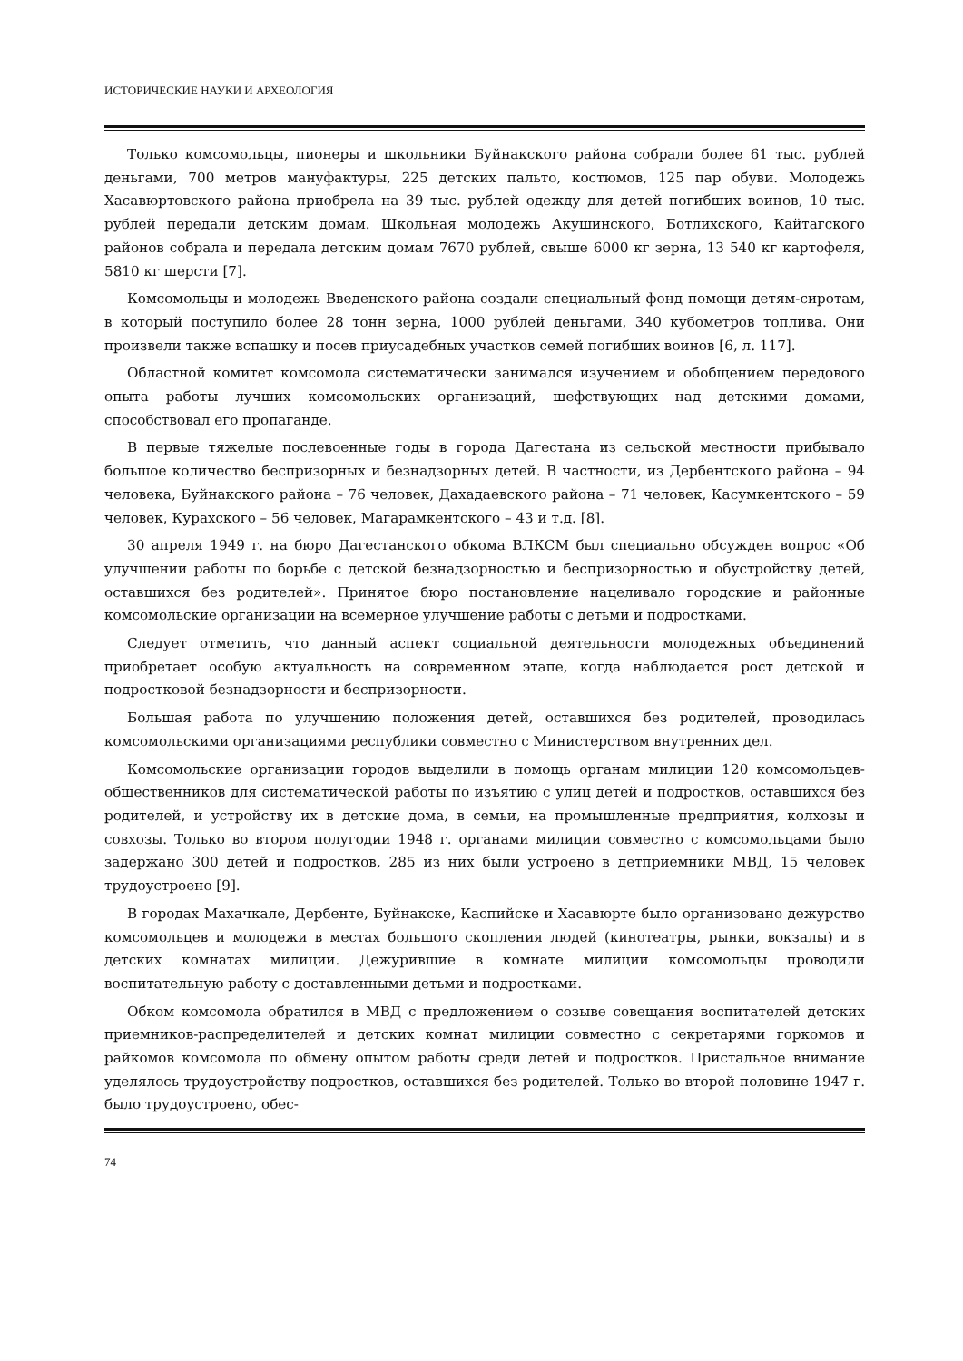ИСТОРИЧЕСКИЕ НАУКИ И АРХЕОЛОГИЯ
Только комсомольцы, пионеры и школьники Буйнакского района собрали более 61 тыс. рублей деньгами, 700 метров мануфактуры, 225 детских пальто, костюмов, 125 пар обуви. Молодежь Хасавюртовского района приобрела на 39 тыс. рублей одежду для детей погибших воинов, 10 тыс. рублей передали детским домам. Школьная молодежь Акушинского, Ботлихского, Кайтагского районов собрала и передала детским домам 7670 рублей, свыше 6000 кг зерна, 13 540 кг картофеля, 5810 кг шерсти [7].
Комсомольцы и молодежь Введенского района создали специальный фонд помощи детям-сиротам, в который поступило более 28 тонн зерна, 1000 рублей деньгами, 340 кубометров топлива. Они произвели также вспашку и посев приусадебных участков семей погибших воинов [6, л. 117].
Областной комитет комсомола систематически занимался изучением и обобщением передового опыта работы лучших комсомольских организаций, шефствующих над детскими домами, способствовал его пропаганде.
В первые тяжелые послевоенные годы в города Дагестана из сельской местности прибывало большое количество беспризорных и безнадзорных детей. В частности, из Дербентского района – 94 человека, Буйнакского района – 76 человек, Дахадаевского района – 71 человек, Касумкентского – 59 человек, Курахского – 56 человек, Магарамкентского – 43 и т.д. [8].
30 апреля 1949 г. на бюро Дагестанского обкома ВЛКСМ был специально обсужден вопрос «Об улучшении работы по борьбе с детской безнадзорностью и беспризорностью и обустройству детей, оставшихся без родителей». Принятое бюро постановление нацеливало городские и районные комсомольские организации на всемерное улучшение работы с детьми и подростками.
Следует отметить, что данный аспект социальной деятельности молодежных объединений приобретает особую актуальность на современном этапе, когда наблюдается рост детской и подростковой безнадзорности и беспризорности.
Большая работа по улучшению положения детей, оставшихся без родителей, проводилась комсомольскими организациями республики совместно с Министерством внутренних дел.
Комсомольские организации городов выделили в помощь органам милиции 120 комсомольцев-общественников для систематической работы по изъятию с улиц детей и подростков, оставшихся без родителей, и устройству их в детские дома, в семьи, на промышленные предприятия, колхозы и совхозы. Только во втором полугодии 1948 г. органами милиции совместно с комсомольцами было задержано 300 детей и подростков, 285 из них были устроено в детприемники МВД, 15 человек трудоустроено [9].
В городах Махачкале, Дербенте, Буйнакске, Каспийске и Хасавюрте было организовано дежурство комсомольцев и молодежи в местах большого скопления людей (кинотеатры, рынки, вокзалы) и в детских комнатах милиции. Дежурившие в комнате милиции комсомольцы проводили воспитательную работу с доставленными детьми и подростками.
Обком комсомола обратился в МВД с предложением о созыве совещания воспитателей детских приемников-распределителей и детских комнат милиции совместно с секретарями горкомов и райкомов комсомола по обмену опытом работы среди детей и подростков. Пристальное внимание уделялось трудоустройству подростков, оставшихся без родителей. Только во второй половине 1947 г. было трудоустроено, обес-
74